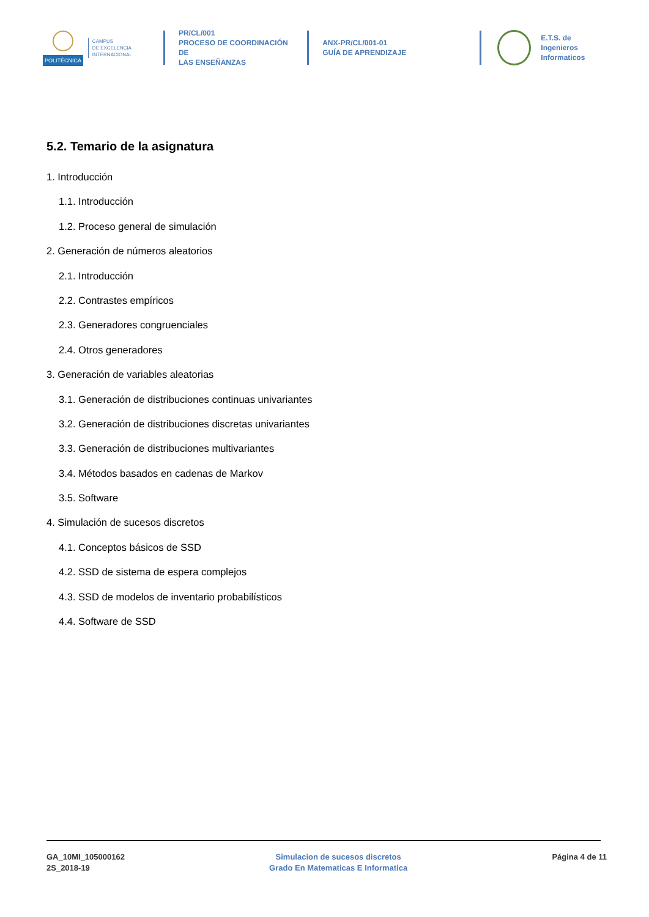POLITÉCNICA
CAMPUS
DE EXCELENCIA
INTERNACIONAL
PR/CL/001
PROCESO DE COORDINACIÓN DE
LAS ENSEÑANZAS
ANX-PR/CL/001-01
GUÍA DE APRENDIZAJE
E.T.S. de Ingenieros
Informaticos
5.2. Temario de la asignatura
1. Introducción
1.1. Introducción
1.2. Proceso general de simulación
2. Generación de números aleatorios
2.1. Introducción
2.2. Contrastes empíricos
2.3. Generadores congruenciales
2.4. Otros generadores
3. Generación de variables aleatorias
3.1. Generación de distribuciones continuas univariantes
3.2. Generación de distribuciones discretas univariantes
3.3. Generación de distribuciones multivariantes
3.4. Métodos basados en cadenas de Markov
3.5. Software
4. Simulación de sucesos discretos
4.1. Conceptos básicos de SSD
4.2. SSD de sistema de espera complejos
4.3. SSD de modelos de inventario probabilísticos
4.4. Software de SSD
GA_10MI_105000162
2S_2018-19
Simulacion de sucesos discretos
Grado En Matematicas E Informatica
Página 4 de 11